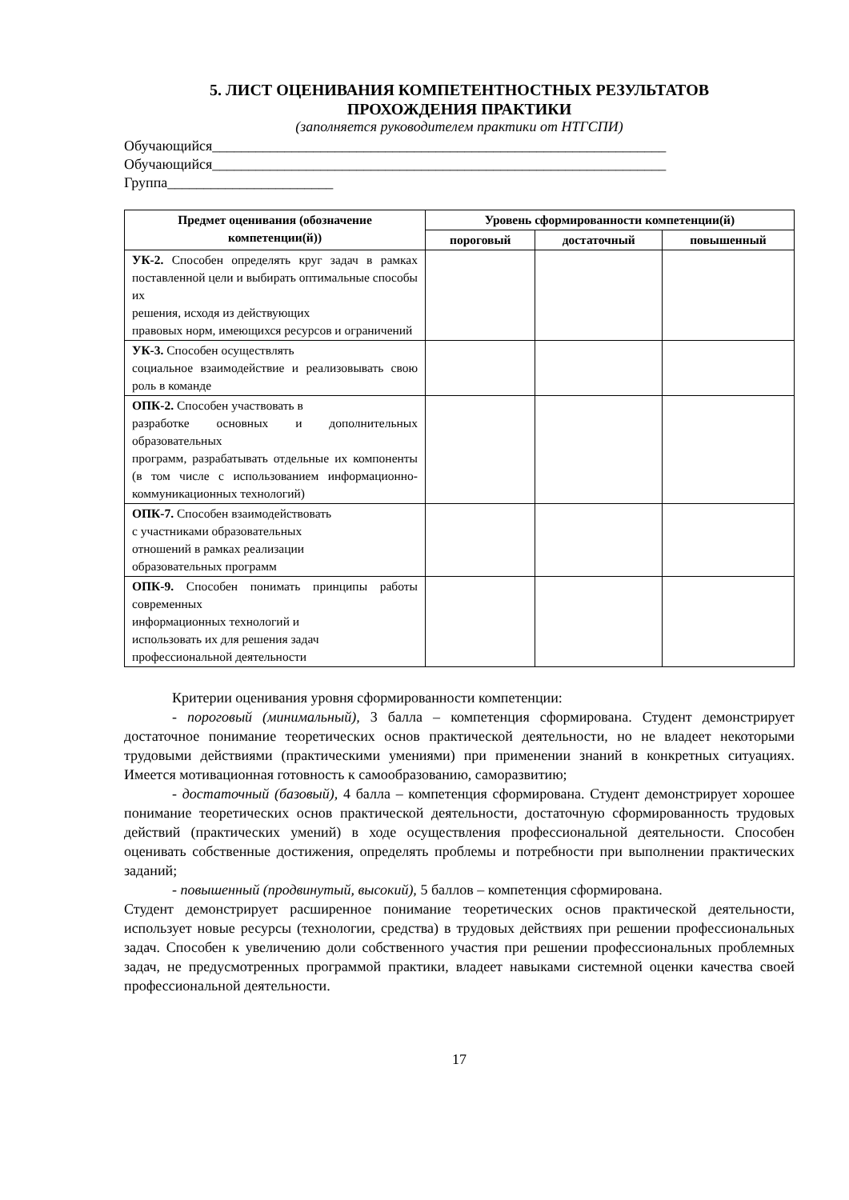5. ЛИСТ ОЦЕНИВАНИЯ КОМПЕТЕНТНОСТНЫХ РЕЗУЛЬТАТОВ
ПРОХОЖДЕНИЯ ПРАКТИКИ
(заполняется руководителем практики от НТГСПИ)
Обучающийся_______________________________________________________________
Обучающийся_______________________________________________________________
Группа_______________________
| Предмет оценивания (обозначение компетенции(й)) | Уровень сформированности компетенции(й) | | |
| --- | --- | --- | --- |
| | пороговый | достаточный | повышенный |
| УК-2. Способен определять круг задач в рамках поставленной цели и выбирать оптимальные способы их решения, исходя из действующих правовых норм, имеющихся ресурсов и ограничений | | | |
| УК-3. Способен осуществлять социальное взаимодействие и реализовывать свою роль в команде | | | |
| ОПК-2. Способен участвовать в разработке основных и дополнительных образовательных программ, разрабатывать отдельные их компоненты (в том числе с использованием информационно-коммуникационных технологий) | | | |
| ОПК-7. Способен взаимодействовать с участниками образовательных отношений в рамках реализации образовательных программ | | | |
| ОПК-9. Способен понимать принципы работы современных информационных технологий и использовать их для решения задач профессиональной деятельности | | | |
Критерии оценивания уровня сформированности компетенции:
- пороговый (минимальный), 3 балла – компетенция сформирована. Студент демонстрирует достаточное понимание теоретических основ практической деятельности, но не владеет некоторыми трудовыми действиями (практическими умениями) при применении знаний в конкретных ситуациях. Имеется мотивационная готовность к самообразованию, саморазвитию;
- достаточный (базовый), 4 балла – компетенция сформирована. Студент демонстрирует хорошее понимание теоретических основ практической деятельности, достаточную сформированность трудовых действий (практических умений) в ходе осуществления профессиональной деятельности. Способен оценивать собственные достижения, определять проблемы и потребности при выполнении практических заданий;
- повышенный (продвинутый, высокий), 5 баллов – компетенция сформирована.
Студент демонстрирует расширенное понимание теоретических основ практической деятельности, использует новые ресурсы (технологии, средства) в трудовых действиях при решении профессиональных задач. Способен к увеличению доли собственного участия при решении профессиональных проблемных задач, не предусмотренных программой практики, владеет навыками системной оценки качества своей профессиональной деятельности.
17